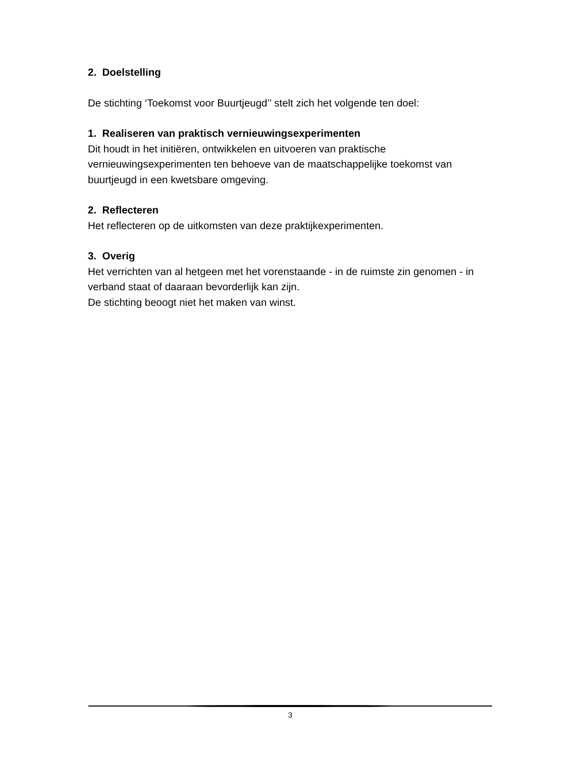2. Doelstelling
De stichting ‘Toekomst voor Buurtjeugd’’ stelt zich het volgende ten doel:
1. Realiseren van praktisch vernieuwingsexperimenten
Dit houdt in het initiëren, ontwikkelen en uitvoeren van praktische vernieuwingsexperimenten ten behoeve van de maatschappelijke toekomst van buurtjeugd in een kwetsbare omgeving.
2. Reflecteren
Het reflecteren op de uitkomsten van deze praktijkexperimenten.
3. Overig
Het verrichten van al hetgeen met het vorenstaande - in de ruimste zin genomen - in verband staat of daaraan bevorderlijk kan zijn.
De stichting beoogt niet het maken van winst.
3